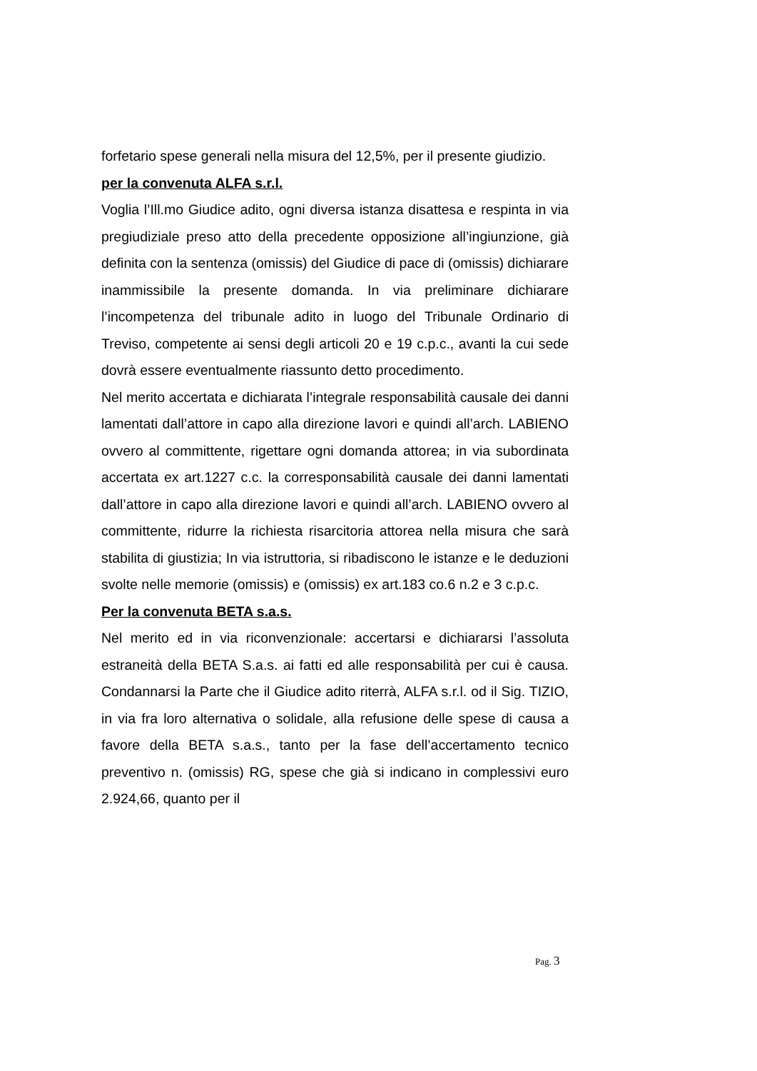forfetario spese generali nella misura del 12,5%, per il presente giudizio.
per la convenuta ALFA s.r.l.
Voglia l’Ill.mo Giudice adito, ogni diversa istanza disattesa e respinta in via pregiudiziale preso atto della precedente opposizione all’ingiunzione, già definita con la sentenza (omissis) del Giudice di pace di (omissis) dichiarare inammissibile la presente domanda. In via preliminare dichiarare l’incompetenza del tribunale adito in luogo del Tribunale Ordinario di Treviso, competente ai sensi degli articoli 20 e 19 c.p.c., avanti la cui sede dovrà essere eventualmente riassunto detto procedimento.
Nel merito accertata e dichiarata l’integrale responsabilità causale dei danni lamentati dall’attore in capo alla direzione lavori e quindi all’arch. LABIENO ovvero al committente, rigettare ogni domanda attorea; in via subordinata accertata ex art.1227 c.c. la corresponsabilità causale dei danni lamentati dall’attore in capo alla direzione lavori e quindi all’arch. LABIENO ovvero al committente, ridurre la richiesta risarcitoria attorea nella misura che sarà stabilita di giustizia; In via istruttoria, si ribadiscono le istanze e le deduzioni svolte nelle memorie (omissis) e (omissis) ex art.183 co.6 n.2 e 3 c.p.c.
Per la convenuta BETA s.a.s.
Nel merito ed in via riconvenzionale: accertarsi e dichiararsi l’assoluta estraneità della BETA S.a.s. ai fatti ed alle responsabilità per cui è causa. Condannarsi la Parte che il Giudice adito riterrà, ALFA s.r.l. od il Sig. TIZIO, in via fra loro alternativa o solidale, alla refusione delle spese di causa a favore della BETA s.a.s., tanto per la fase dell’accertamento tecnico preventivo n. (omissis) RG, spese che già si indicano in complessivi euro 2.924,66, quanto per il
Pag. 3